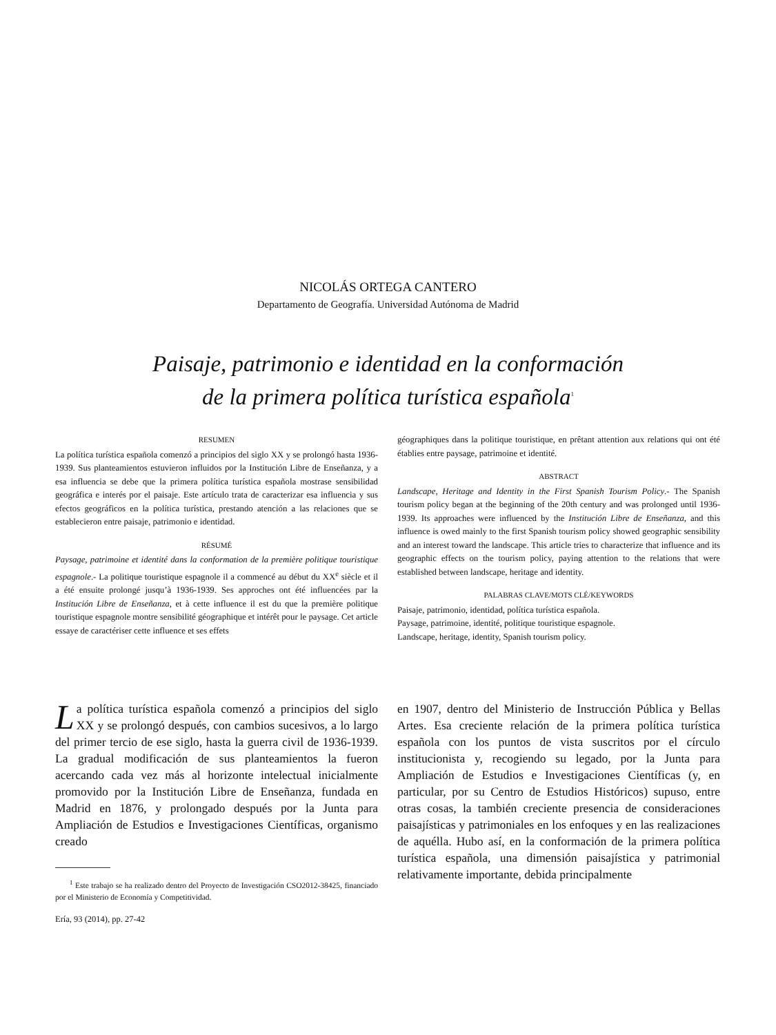NICOLÁS ORTEGA CANTERO
Departamento de Geografía. Universidad Autónoma de Madrid
Paisaje, patrimonio e identidad en la conformación
de la primera política turística española<sup>1</sup>
RESUMEN
La política turística española comenzó a principios del siglo XX y se prolongó hasta 1936-1939. Sus planteamientos estuvieron influidos por la Institución Libre de Enseñanza, y a esa influencia se debe que la primera política turística española mostrase sensibilidad geográfica e interés por el paisaje. Este artículo trata de caracterizar esa influencia y sus efectos geográficos en la política turística, prestando atención a las relaciones que se establecieron entre paisaje, patrimonio e identidad.
RÉSUMÉ
Paysage, patrimoine et identité dans la conformation de la première politique touristique espagnole.- La politique touristique espagnole il a commencé au début du XX<sup>e</sup> siècle et il a été ensuite prolongé jusqu’à 1936-1939. Ses approches ont été influencées par la Institución Libre de Enseñanza, et à cette influence il est du que la première politique touristique espagnole montre sensibilité géographique et intérêt pour le paysage. Cet article essaye de caractériser cette influence et ses effets
géographiques dans la politique touristique, en prêtant attention aux relations qui ont été établies entre paysage, patrimoine et identité.
ABSTRACT
Landscape, Heritage and Identity in the First Spanish Tourism Policy.- The Spanish tourism policy began at the beginning of the 20th century and was prolonged until 1936-1939. Its approaches were influenced by the Institución Libre de Enseñanza, and this influence is owed mainly to the first Spanish tourism policy showed geographic sensibility and an interest toward the landscape. This article tries to characterize that influence and its geographic effects on the tourism policy, paying attention to the relations that were established between landscape, heritage and identity.
PALABRAS CLAVE/MOTS CLÉ/KEYWORDS
Paisaje, patrimonio, identidad, política turística española.
Paysage, patrimoine, identité, politique touristique espagnole.
Landscape, heritage, identity, Spanish tourism policy.
La política turística española comenzó a principios del siglo XX y se prolongó después, con cambios sucesivos, a lo largo del primer tercio de ese siglo, hasta la guerra civil de 1936-1939. La gradual modificación de sus planteamientos la fueron acercando cada vez más al horizonte intelectual inicialmente promovido por la Institución Libre de Enseñanza, fundada en Madrid en 1876, y prolongado después por la Junta para Ampliación de Estudios e Investigaciones Científicas, organismo creado
<sup>1</sup> Este trabajo se ha realizado dentro del Proyecto de Investigación CSO2012-38425, financiado por el Ministerio de Economía y Competitividad.
en 1907, dentro del Ministerio de Instrucción Pública y Bellas Artes. Esa creciente relación de la primera política turística española con los puntos de vista suscritos por el círculo institucionista y, recogiendo su legado, por la Junta para Ampliación de Estudios e Investigaciones Científicas (y, en particular, por su Centro de Estudios Históricos) supuso, entre otras cosas, la también creciente presencia de consideraciones paisajísticas y patrimoniales en los enfoques y en las realizaciones de aquélla. Hubo así, en la conformación de la primera política turística española, una dimensión paisajística y patrimonial relativamente importante, debida principalmente
Ería, 93 (2014), pp. 27-42